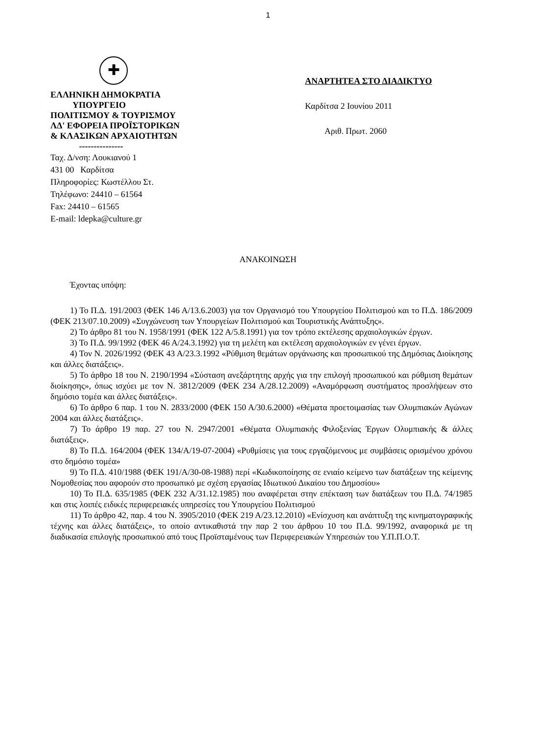1
✚
ΕΛΛΗΝΙΚΗ ΔΗΜΟΚΡΑΤΙΑ
ΥΠΟΥΡΓΕΙΟ
ΠΟΛΙΤΙΣΜΟΥ & ΤΟΥΡΙΣΜΟΥ
ΛΔ' ΕΦΟΡΕΙΑ ΠΡΟΪΣΤΟΡΙΚΩΝ
& ΚΛΑΣΙΚΩΝ ΑΡΧΑΙΟΤΗΤΩΝ
---------------
Ταχ. Δ/νση: Λουκιανού 1
431 00 Καρδίτσα
Πληροφορίες: Κωστέλλου Στ.
Τηλέφωνο: 24410 – 61564
Fax: 24410 – 61565
E-mail: ldepka@culture.gr
ΑΝΑΡΤΗΤΕΑ ΣΤΟ ΔΙΑΔΙΚΤΥΟ
Καρδίτσα 2 Ιουνίου 2011
Αριθ. Πρωτ. 2060
ΑΝΑΚΟΙΝΩΣΗ
Έχοντας υπόψη:
1) Το Π.Δ. 191/2003 (ΦΕΚ 146 Α/13.6.2003) για τον Οργανισμό του Υπουργείου Πολιτισμού και το Π.Δ. 186/2009 (ΦΕΚ 213/07.10.2009) «Συγχώνευση των Υπουργείων Πολιτισμού και Τουριστικής Ανάπτυξης».
2) Το άρθρο 81 του Ν. 1958/1991 (ΦΕΚ 122 Α/5.8.1991) για τον τρόπο εκτέλεσης αρχαιολογικών έργων.
3) Το Π.Δ. 99/1992 (ΦΕΚ 46 Α/24.3.1992) για τη μελέτη και εκτέλεση αρχαιολογικών εν γένει έργων.
4) Τον Ν. 2026/1992 (ΦΕΚ 43 Α/23.3.1992 «Ρύθμιση θεμάτων οργάνωσης και προσωπικού της Δημόσιας Διοίκησης και άλλες διατάξεις».
5) Το άρθρο 18 του Ν. 2190/1994 «Σύσταση ανεξάρτητης αρχής για την επιλογή προσωπικού και ρύθμιση θεμάτων διοίκησης», όπως ισχύει με τον Ν. 3812/2009 (ΦΕΚ 234 Α/28.12.2009) «Αναμόρφωση συστήματος προσλήψεων στο δημόσιο τομέα και άλλες διατάξεις».
6) Το άρθρο 6 παρ. 1 του Ν. 2833/2000 (ΦΕΚ 150 Α/30.6.2000) «Θέματα προετοιμασίας των Ολυμπιακών Αγώνων 2004 και άλλες διατάξεις».
7) Το άρθρο 19 παρ. 27 του Ν. 2947/2001 «Θέματα Ολυμπιακής Φιλοξενίας Έργων Ολυμπιακής & άλλες διατάξεις».
8) Το Π.Δ. 164/2004 (ΦΕΚ 134/Α/19-07-2004) «Ρυθμίσεις για τους εργαζόμενους με συμβάσεις ορισμένου χρόνου στο δημόσιο τομέα»
9) Το Π.Δ. 410/1988 (ΦΕΚ 191/Α/30-08-1988) περί «Κωδικοποίησης σε ενιαίο κείμενο των διατάξεων της κείμενης Νομοθεσίας που αφορούν στο προσωπικό με σχέση εργασίας Ιδιωτικού Δικαίου του Δημοσίου»
10) Το Π.Δ. 635/1985 (ΦΕΚ 232 Α/31.12.1985) που αναφέρεται στην επέκταση των διατάξεων του Π.Δ. 74/1985 και στις λοιπές ειδικές περιφερειακές υπηρεσίες του Υπουργείου Πολιτισμού
11) Το άρθρο 42, παρ. 4 του Ν. 3905/2010 (ΦΕΚ 219 Α/23.12.2010) «Ενίσχυση και ανάπτυξη της κινηματογραφικής τέχνης και άλλες διατάξεις», το οποίο αντικαθιστά την παρ 2 του άρθρου 10 του Π.Δ. 99/1992, αναφορικά με τη διαδικασία επιλογής προσωπικού από τους Προϊσταμένους των Περιφερειακών Υπηρεσιών του Υ.Π.Π.Ο.Τ.